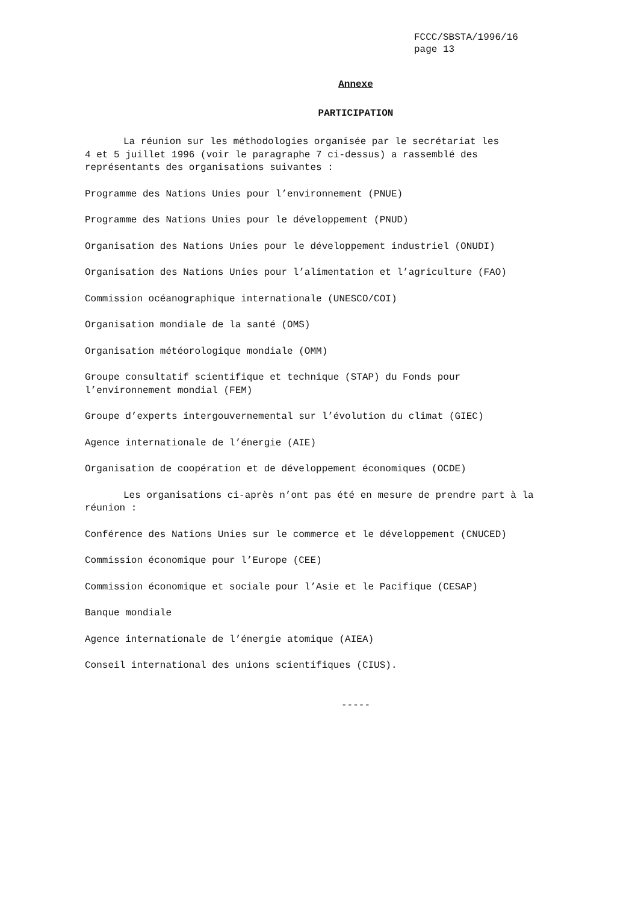FCCC/SBSTA/1996/16
page 13
Annexe
PARTICIPATION
La réunion sur les méthodologies organisée par le secrétariat les
4 et 5 juillet 1996 (voir le paragraphe 7 ci-dessus) a rassemblé des
représentants des organisations suivantes :
Programme des Nations Unies pour l’environnement (PNUE)
Programme des Nations Unies pour le développement (PNUD)
Organisation des Nations Unies pour le développement industriel (ONUDI)
Organisation des Nations Unies pour l’alimentation et l’agriculture (FAO)
Commission océanographique internationale (UNESCO/COI)
Organisation mondiale de la santé (OMS)
Organisation météorologique mondiale (OMM)
Groupe consultatif scientifique et technique (STAP) du Fonds pour
l’environnement mondial (FEM)
Groupe d’experts intergouvernemental sur l’évolution du climat (GIEC)
Agence internationale de l’énergie (AIE)
Organisation de coopération et de développement économiques (OCDE)
Les organisations ci-après n’ont pas été en mesure de prendre part à la
réunion :
Conférence des Nations Unies sur le commerce et le développement (CNUCED)
Commission économique pour l’Europe (CEE)
Commission économique et sociale pour l’Asie et le Pacifique (CESAP)
Banque mondiale
Agence internationale de l’énergie atomique (AIEA)
Conseil international des unions scientifiques (CIUS).
-----